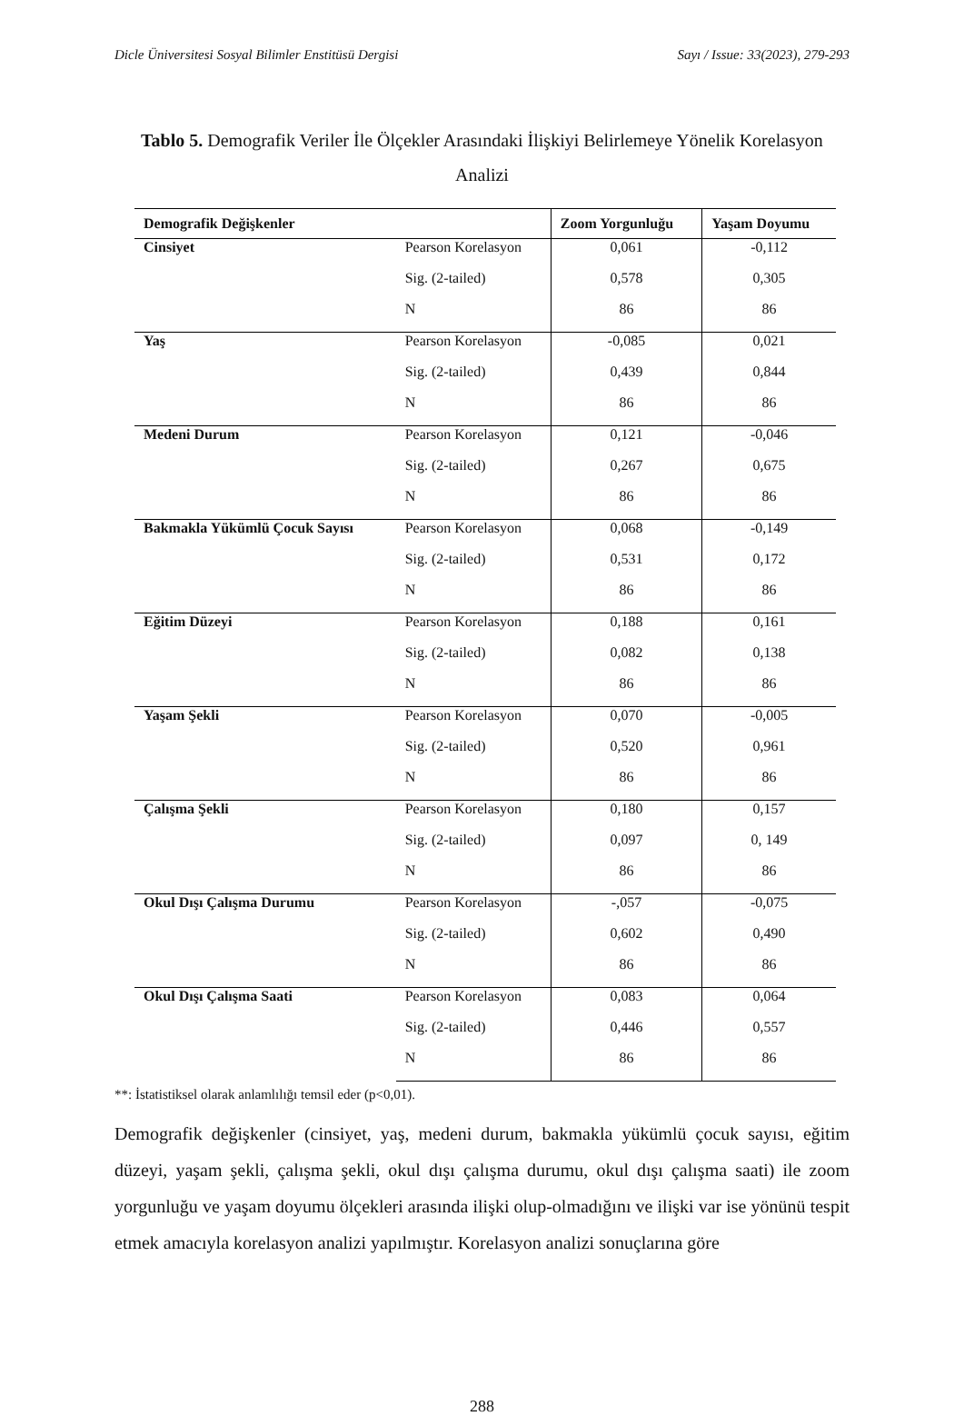Dicle Üniversitesi Sosyal Bilimler Enstitüsü Dergisi Sayı / Issue: 33(2023), 279-293
Tablo 5. Demografik Veriler İle Ölçekler Arasındaki İlişkiyi Belirlemeye Yönelik Korelasyon Analizi
| Demografik Değişkenler | | Zoom Yorgunluğu | Yaşam Doyumu |
| --- | --- | --- | --- |
| Cinsiyet | Pearson Korelasyon | 0,061 | -0,112 |
| | Sig. (2-tailed) | 0,578 | 0,305 |
| | N | 86 | 86 |
| Yaş | Pearson Korelasyon | -0,085 | 0,021 |
| | Sig. (2-tailed) | 0,439 | 0,844 |
| | N | 86 | 86 |
| Medeni Durum | Pearson Korelasyon | 0,121 | -0,046 |
| | Sig. (2-tailed) | 0,267 | 0,675 |
| | N | 86 | 86 |
| Bakmakla Yükümlü Çocuk Sayısı | Pearson Korelasyon | 0,068 | -0,149 |
| | Sig. (2-tailed) | 0,531 | 0,172 |
| | N | 86 | 86 |
| Eğitim Düzeyi | Pearson Korelasyon | 0,188 | 0,161 |
| | Sig. (2-tailed) | 0,082 | 0,138 |
| | N | 86 | 86 |
| Yaşam Şekli | Pearson Korelasyon | 0,070 | -0,005 |
| | Sig. (2-tailed) | 0,520 | 0,961 |
| | N | 86 | 86 |
| Çalışma Şekli | Pearson Korelasyon | 0,180 | 0,157 |
| | Sig. (2-tailed) | 0,097 | 0, 149 |
| | N | 86 | 86 |
| Okul Dışı Çalışma Durumu | Pearson Korelasyon | -,057 | -0,075 |
| | Sig. (2-tailed) | 0,602 | 0,490 |
| | N | 86 | 86 |
| Okul Dışı Çalışma Saati | Pearson Korelasyon | 0,083 | 0,064 |
| | Sig. (2-tailed) | 0,446 | 0,557 |
| | N | 86 | 86 |
**: İstatistiksel olarak anlamlılığı temsil eder (p<0,01).
Demografik değişkenler (cinsiyet, yaş, medeni durum, bakmakla yükümlü çocuk sayısı, eğitim düzeyi, yaşam şekli, çalışma şekli, okul dışı çalışma durumu, okul dışı çalışma saati) ile zoom yorgunluğu ve yaşam doyumu ölçekleri arasında ilişki olup-olmadığını ve ilişki var ise yönünü tespit etmek amacıyla korelasyon analizi yapılmıştır. Korelasyon analizi sonuçlarına göre
288